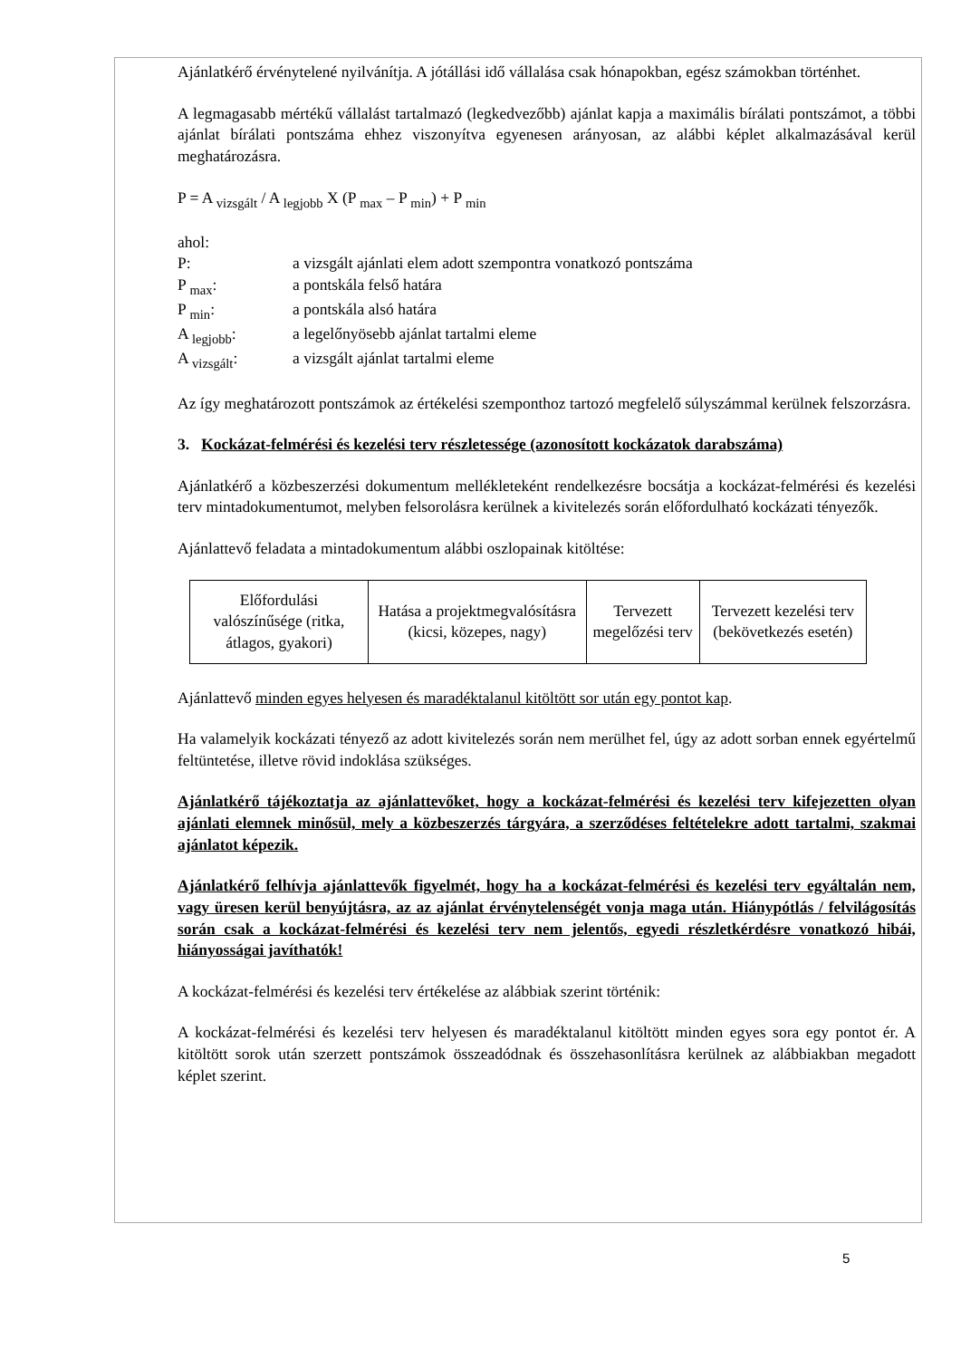Ajánlatkérő érvénytelené nyilvánítja. A jótállási idő vállalása csak hónapokban, egész számokban történhet.
A legmagasabb mértékű vállalást tartalmazó (legkedvezőbb) ajánlat kapja a maximális bírálati pontszámot, a többi ajánlat bírálati pontszáma ehhez viszonyítva egyenesen arányosan, az alábbi képlet alkalmazásával kerül meghatározásra.
P = A <sub>vizsgált</sub> / A <sub>legjobb</sub> X (P <sub>max</sub> – P <sub>min</sub>) + P <sub>min</sub>
ahol:
P: a vizsgált ajánlati elem adott szempontra vonatkozó pontszáma
P <sub>max</sub>: a pontskála felső határa
P <sub>min</sub>: a pontskála alsó határa
A <sub>legjobb</sub>: a legelőnyösebb ajánlat tartalmi eleme
A <sub>vizsgált</sub>: a vizsgált ajánlat tartalmi eleme
Az így meghatározott pontszámok az értékelési szemponthoz tartozó megfelelő súlyszámmal kerülnek felszorzásra.
3. Kockázat-felmérési és kezelési terv részletessége (azonosított kockázatok darabszáma)
Ajánlatkérő a közbeszerzési dokumentum mellékleteként rendelkezésre bocsátja a kockázat-felmérési és kezelési terv mintadokumentumot, melyben felsorolásra kerülnek a kivitelezés során előfordulható kockázati tényezők.
Ajánlattevő feladata a mintadokumentum alábbi oszlopainak kitöltése:
| Előfordulási valószínűsége (ritka, átlagos, gyakori) | Hatása a projektmegvalósításra (kicsi, közepes, nagy) | Tervezett megelőzési terv | Tervezett kezelési terv (bekövetkezés esetén) |
Ajánlattevő minden egyes helyesen és maradéktalanul kitöltött sor után egy pontot kap.
Ha valamelyik kockázati tényező az adott kivitelezés során nem merülhet fel, úgy az adott sorban ennek egyértelmű feltüntetése, illetve rövid indoklása szükséges.
Ajánlatkérő tájékoztatja az ajánlattevőket, hogy a kockázat-felmérési és kezelési terv kifejezetten olyan ajánlati elemnek minősül, mely a közbeszerzés tárgyára, a szerződéses feltételekre adott tartalmi, szakmai ajánlatot képezik.
Ajánlatkérő felhívja ajánlattevők figyelmét, hogy ha a kockázat-felmérési és kezelési terv egyáltalán nem, vagy üresen kerül benyújtásra, az az ajánlat érvénytelenségét vonja maga után. Hiánypótlás / felvilágosítás során csak a kockázat-felmérési és kezelési terv nem jelentős, egyedi részletkérdésre vonatkozó hibái, hiányosságai javíthatók!
A kockázat-felmérési és kezelési terv értékelése az alábbiak szerint történik:
A kockázat-felmérési és kezelési terv helyesen és maradéktalanul kitöltött minden egyes sora egy pontot ér. A kitöltött sorok után szerzett pontszámok összeadódnak és összehasonlításra kerülnek az alábbiakban megadott képlet szerint.
5